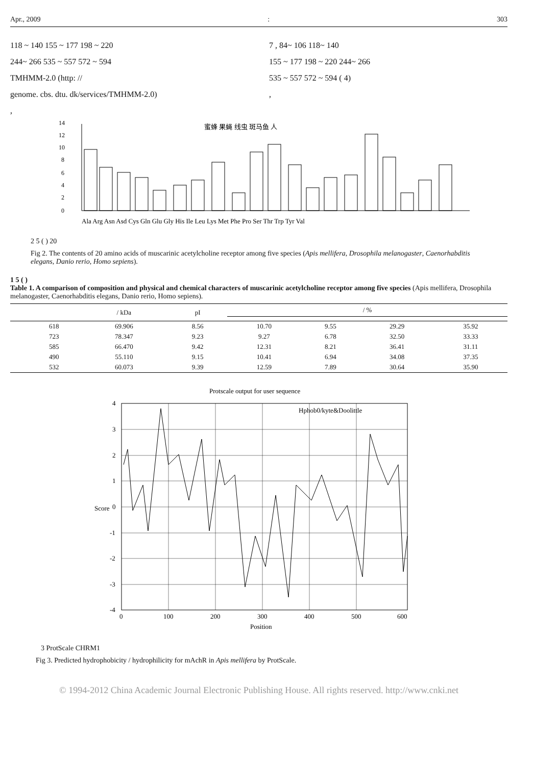Apr., 2009: 303
118 ~ 140 155 ~ 177 198 ~ 220
244~ 266 535 ~ 557 572 ~ 594
TMHMM-2.0 (http: //
genome. cbs. dtu. dk/services/TMHMM-2.0)
,
7 , 84~ 106 118~ 140
155 ~ 177 198 ~ 220 244~ 266
535 ~ 557 572 ~ 594 ( 4)
,
蜜蜂 果蝇 线虫 斑马鱼 人
0
2
4
6
8
10
12
14
Ala Arg Asn Asd Cys Gln Glu Gly His Ile Leu Lys Met Phe Pro Ser Thr Trp Tyr Val
2 5 ( ) 20
Fig 2. The contents of 20 amino acids of muscarinic acetylcholine receptor among five species (Apis mellifera, Drosophila melanogaster, Caenorhabditis elegans, Danio rerio, Homo sepiens).
1 5 ( )
Table 1. A comparison of composition and physical and chemical characters of muscarinic acetylcholine receptor among five species (Apis mellifera, Drosophila melanogaster, Caenorhabditis elegans, Danio rerio, Homo sepiens).
| | | / kDa | pI | / % | | | |
| --- | --- | --- | --- | --- | --- | --- | --- |
| | 618 | 69.906 | 8.56 | 10.70 | 9.55 | 29.29 | 35.92 |
| | 723 | 78.347 | 9.23 | 9.27 | 6.78 | 32.50 | 33.33 |
| | 585 | 66.470 | 9.42 | 12.31 | 8.21 | 36.41 | 31.11 |
| | 490 | 55.110 | 9.15 | 10.41 | 6.94 | 34.08 | 37.35 |
| | 532 | 60.073 | 9.39 | 12.59 | 7.89 | 30.64 | 35.90 |
Protscale output for user sequence
Hphob0/kyte&Doolittle
4
3
2
1
0
-1
-2
-3
-4
0
100
200
300
400
500
600
Position
Score
3 ProtScale CHRM1
Fig 3. Predicted hydrophobicity / hydrophilicity for mAchR in Apis mellifera by ProtScale.
© 1994-2012 China Academic Journal Electronic Publishing House. All rights reserved. http://www.cnki.net